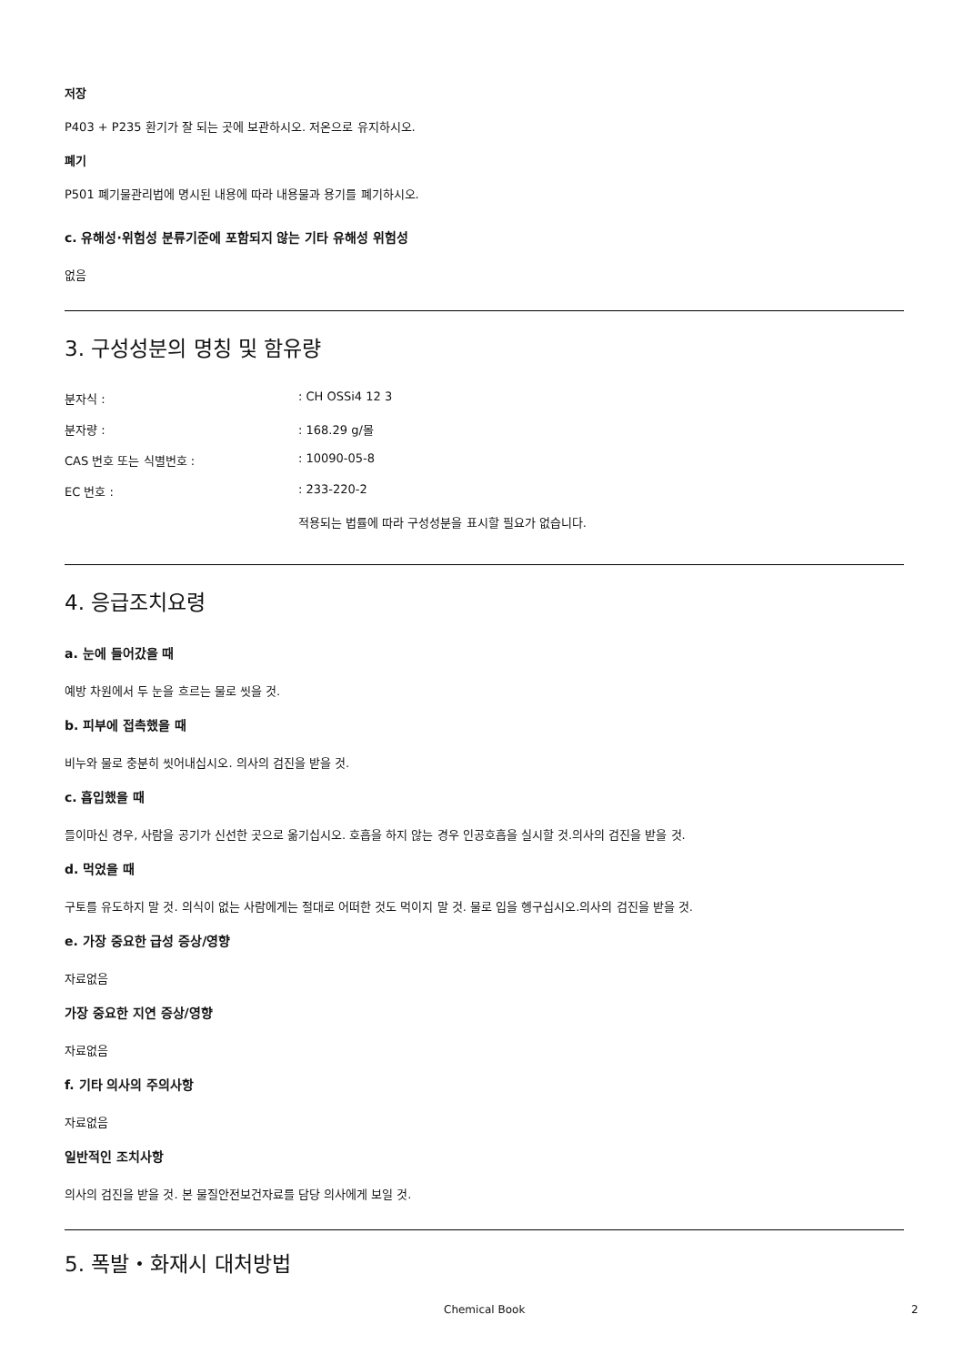저장
P403 + P235 환기가 잘 되는 곳에 보관하시오. 저온으로 유지하시오.
폐기
P501 폐기물관리법에 명시된 내용에 따라 내용물과 용기를 폐기하시오.
c. 유해성·위험성 분류기준에 포함되지 않는 기타 유해성 위험성
없음
3. 구성성분의 명칭 및 함유량
| 분자식 : | : CH OSSi4 12 3 |
| 분자량 : | : 168.29 g/몰 |
| CAS 번호 또는 식별번호 : | : 10090-05-8 |
| EC 번호 : | : 233-220-2 |
| | 적용되는 법률에 따라 구성성분을 표시할 필요가 없습니다. |
4. 응급조치요령
a. 눈에 들어갔을 때
예방 차원에서 두 눈을 흐르는 물로 씻을 것.
b. 피부에 접촉했을 때
비누와 물로 충분히 씻어내십시오. 의사의 검진을 받을 것.
c. 흡입했을 때
들이마신 경우, 사람을 공기가 신선한 곳으로 옮기십시오. 호흡을 하지 않는 경우 인공호흡을 실시할 것.의사의 검진을 받을 것.
d. 먹었을 때
구토를 유도하지 말 것. 의식이 없는 사람에게는 절대로 어떠한 것도 먹이지 말 것. 물로 입을 헹구십시오.의사의 검진을 받을 것.
e. 가장 중요한 급성 증상/영향
자료없음
가장 중요한 지연 증상/영향
자료없음
f. 기타 의사의 주의사항
자료없음
일반적인 조치사항
의사의 검진을 받을 것. 본 물질안전보건자료를 담당 의사에게 보일 것.
5. 폭발・화재시 대처방법
Chemical Book 2